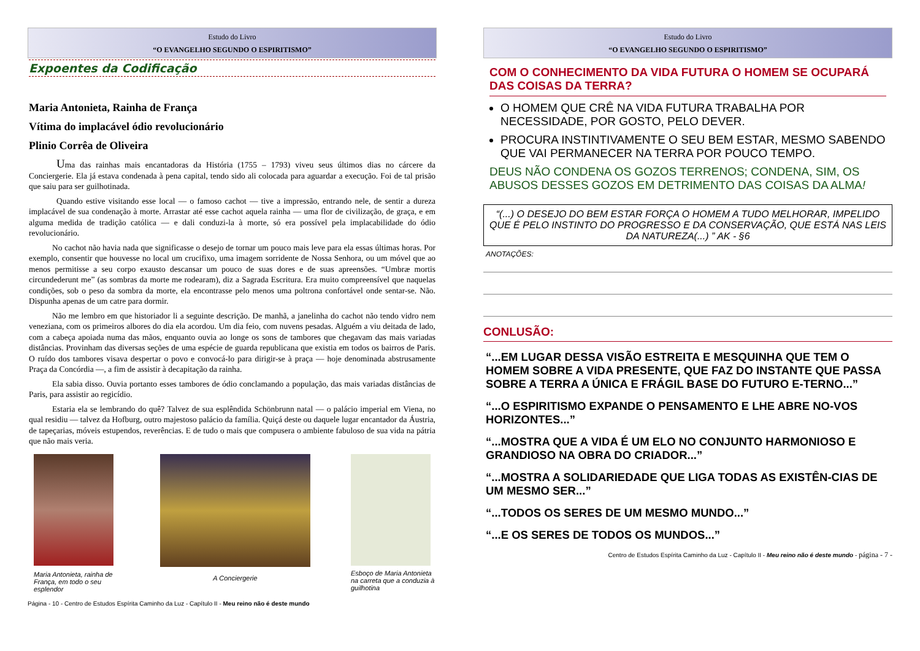Estudo do Livro
“O EVANGELHO SEGUNDO O ESPIRITISMO”
Expoentes da Codificação
Maria Antonieta, Rainha de França
Vítima do implacável ódio revolucionário
Plinio Corrêa de Oliveira
Uma das rainhas mais encantadoras da História (1755 – 1793) viveu seus últimos dias no cárcere da Conciergerie. Ela já estava condenada à pena capital, tendo sido ali colocada para aguardar a execução. Foi de tal prisão que saiu para ser guilhotinada.
Quando estive visitando esse local — o famoso cachot — tive a impressão, entrando nele, de sentir a dureza implacável de sua condenação à morte. Arrastar até esse cachot aquela rainha — uma flor de civilização, de graça, e em alguma medida de tradição católica — e dali conduzi-la à morte, só era possível pela implacabilidade do ódio revolucionário.
No cachot não havia nada que significasse o desejo de tornar um pouco mais leve para ela essas últimas horas. Por exemplo, consentir que houvesse no local um crucifixo, uma imagem sorridente de Nossa Senhora, ou um móvel que ao menos permitisse a seu corpo exausto descansar um pouco de suas dores e de suas apreensões. “Umbræ mortis circundederunt me” (as sombras da morte me rodearam), diz a Sagrada Escritura. Era muito compreensível que naquelas condições, sob o peso da sombra da morte, ela encontrasse pelo menos uma poltrona confortável onde sentar-se. Não. Dispunha apenas de um catre para dormir.
Não me lembro em que historiador li a seguinte descrição. De manhã, a janelinha do cachot não tendo vidro nem veneziana, com os primeiros albores do dia ela acordou. Um dia feio, com nuvens pesadas. Alguém a viu deitada de lado, com a cabeça apoiada numa das mãos, enquanto ouvia ao longe os sons de tambores que chegavam das mais variadas distâncias. Provinham das diversas seções de uma espécie de guarda republicana que existia em todos os bairros de Paris. O ruído dos tambores visava despertar o povo e convocá-lo para dirigir-se à praça — hoje denominada abstrusamente Praça da Concórdia —, a fim de assistir à decapitação da rainha.
Ela sabia disso. Ouvia portanto esses tambores de ódio conclamando a população, das mais variadas distâncias de Paris, para assistir ao regicídio.
Estaria ela se lembrando do quê? Talvez de sua esplêndida Schönbrunn natal — o palácio imperial em Viena, no qual residiu — talvez da Hofburg, outro majestoso palácio da família. Quiçá deste ou daquele lugar encantador da Áustria, de tapeçarias, móveis estupendos, reverências. E de tudo o mais que compusera o ambiente fabuloso de sua vida na pátria que não mais veria.
Maria Antonieta, rainha de França, em todo o seu esplendor
A Conciergerie
Esboço de Maria Antonieta na carreta que a conduzia à guilhotina
Página - 10 - Centro de Estudos Espírita Caminho da Luz - Capítulo II - Meu reino não é deste mundo
Estudo do Livro
“O EVANGELHO SEGUNDO O ESPIRITISMO”
COM O CONHECIMENTO DA VIDA FUTURA O HOMEM SE OCUPARÁ DAS COISAS DA TERRA?
O HOMEM QUE CRÊ NA VIDA FUTURA TRABALHA POR NECESSIDADE, POR GOSTO, PELO DEVER.
PROCURA INSTINTIVAMENTE O SEU BEM ESTAR, MESMO SABENDO QUE VAI PERMANECER NA TERRA POR POUCO TEMPO.
DEUS NÃO CONDENA OS GOZOS TERRENOS; CONDENA, SIM, OS ABUSOS DESSES GOZOS EM DETRIMENTO DAS COISAS DA ALMA!
“(...) O DESEJO DO BEM ESTAR FORÇA O HOMEM A TUDO MELHORAR, IMPELIDO QUE É PELO INSTINTO DO PROGRESSO E DA CONSERVAÇÃO, QUE ESTÁ NAS LEIS DA NATUREZA(...) ” AK - §6
ANOTAÇÕES:
CONLUSÃO:
“...EM LUGAR DESSA VISÃO ESTREITA E MESQUINHA QUE TEM O HOMEM SOBRE A VIDA PRESENTE, QUE FAZ DO INSTANTE QUE PASSA SOBRE A TERRA A ÚNICA E FRÁGIL BASE DO FUTURO E-TERNO...”
“...O ESPIRITISMO EXPANDE O PENSAMENTO E LHE ABRE NO-VOS HORIZONTES...”
“...MOSTRA QUE A VIDA É UM ELO NO CONJUNTO HARMONIOSO E GRANDIOSO NA OBRA DO CRIADOR...”
“...MOSTRA A SOLIDARIEDADE QUE LIGA TODAS AS EXISTÊN-CIAS DE UM MESMO SER...”
“...TODOS OS SERES DE UM MESMO MUNDO...”
“...E OS SERES DE TODOS OS MUNDOS...”
Centro de Estudos Espírita Caminho da Luz - Capítulo II - Meu reino não é deste mundo - página - 7 -